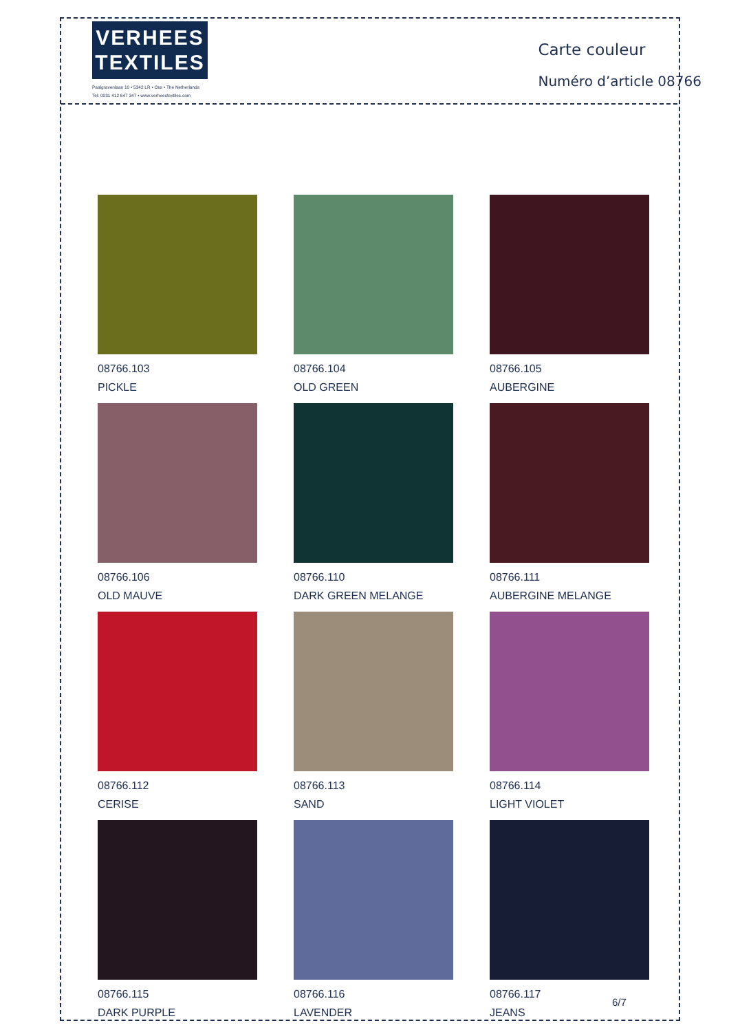VERHEES
TEXTILES
Paalgravenlaan 10 • 5342 LR • Oss • The Netherlands
Tel: 0031 412 647 347 • www.verheestextiles.com
Carte couleur
Numéro d’article 08766
08766.103
PICKLE
08766.104
OLD GREEN
08766.105
AUBERGINE
08766.106
OLD MAUVE
08766.110
DARK GREEN MELANGE
08766.111
AUBERGINE MELANGE
08766.112
CERISE
08766.113
SAND
08766.114
LIGHT VIOLET
08766.115
DARK PURPLE
08766.116
LAVENDER
08766.117
JEANS
6/7